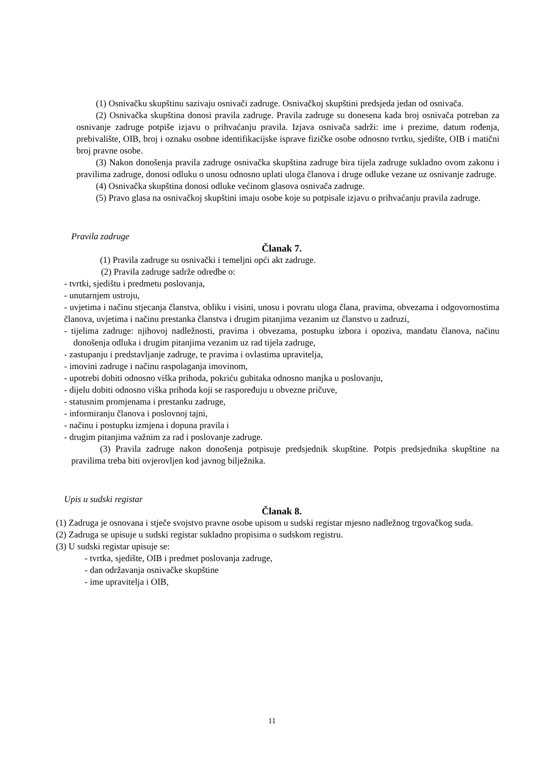(1) Osnivačku skupštinu sazivaju osnivači zadruge. Osnivačkoj skupštini predsjeda jedan od osnivača.
(2) Osnivačka skupština donosi pravila zadruge. Pravila zadruge su donesena kada broj osnivača potreban za osnivanje zadruge potpiše izjavu o prihvaćanju pravila. Izjava osnivača sadrži: ime i prezime, datum rođenja, prebivalište, OIB, broj i oznaku osobne identifikacijske isprave fizičke osobe odnosno tvrtku, sjedište, OIB i matični broj pravne osobe.
(3) Nakon donošenja pravila zadruge osnivačka skupština zadruge bira tijela zadruge sukladno ovom zakonu i pravilima zadruge, donosi odluku o unosu odnosno uplati uloga članova i druge odluke vezane uz osnivanje zadruge.
(4) Osnivačka skupština donosi odluke većinom glasova osnivača zadruge.
(5) Pravo glasa na osnivačkoj skupštini imaju osobe koje su potpisale izjavu o prihvaćanju pravila zadruge.
Pravila zadruge
Članak 7.
(1) Pravila zadruge su osnivački i temeljni opći akt zadruge.
(2) Pravila zadruge sadrže odredbe o:
- tvrtki, sjedištu i predmetu poslovanja,
- unutarnjem ustroju,
- uvjetima i načinu stjecanja članstva, obliku i visini, unosu i povratu uloga člana, pravima, obvezama i odgovornostima članova, uvjetima i načinu prestanka članstva i drugim pitanjima vezanim uz članstvo u zadruzi,
- tijelima zadruge: njihovoj nadležnosti, pravima i obvezama, postupku izbora i opoziva, mandatu članova, načinu donošenja odluka i drugim pitanjima vezanim uz rad tijela zadruge,
- zastupanju i predstavljanje zadruge, te pravima i ovlastima upravitelja,
- imovini zadruge i načinu raspolaganja imovinom,
- upotrebi dobiti odnosno viška prihoda, pokriću gubitaka odnosno manjka u poslovanju,
- dijelu dobiti odnosno viška prihoda koji se raspoređuju u obvezne pričuve,
- statusnim promjenama i prestanku zadruge,
- informiranju članova i poslovnoj tajni,
- načinu i postupku izmjena i dopuna pravila i
- drugim pitanjima važnim za rad i poslovanje zadruge.
(3) Pravila zadruge nakon donošenja potpisuje predsjednik skupštine. Potpis predsjednika skupštine na pravilima treba biti ovjerovljen kod javnog bilježnika.
Upis u sudski registar
Članak 8.
(1) Zadruga je osnovana i stječe svojstvo pravne osobe upisom u sudski registar mjesno nadležnog trgovačkog suda.
(2) Zadruga se upisuje u sudski registar sukladno propisima o sudskom registru.
(3) U sudski registar upisuje se:
- tvrtka, sjedište, OIB i predmet poslovanja zadruge,
- dan održavanja osnivačke skupštine
- ime upravitelja i OIB,
11